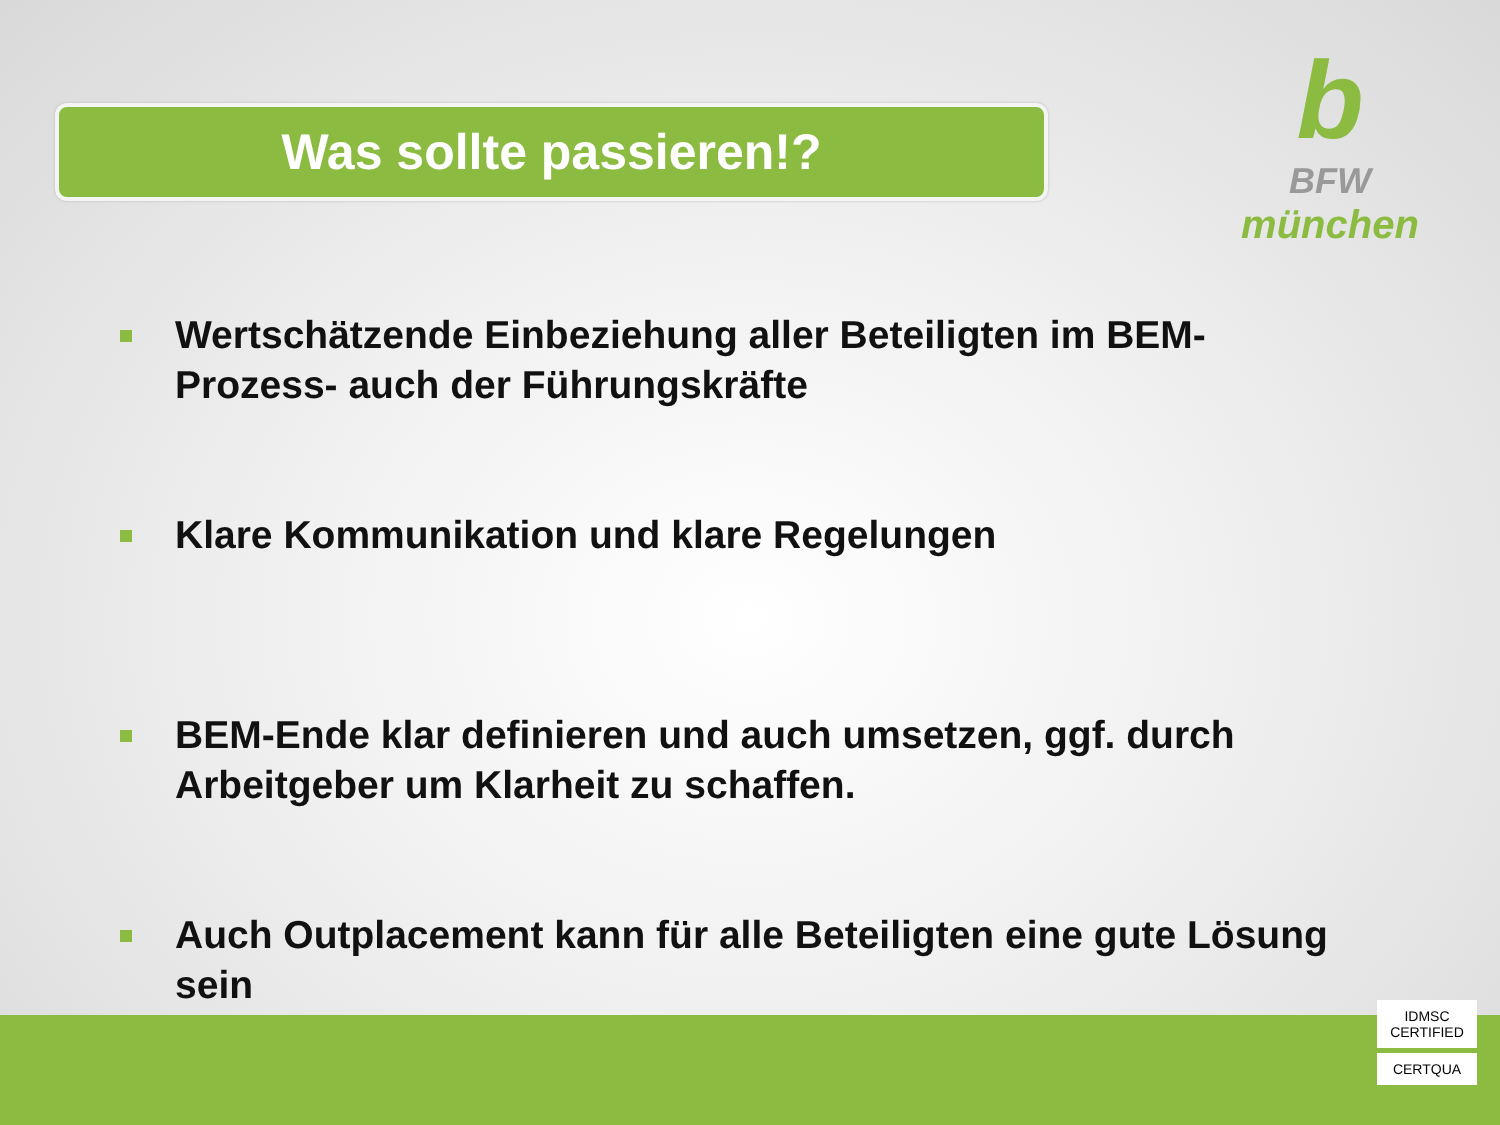Was sollte passieren!?
b
BFW
münchen
Wertschätzende Einbeziehung aller Beteiligten im BEM-Prozess- auch der Führungskräfte
Klare Kommunikation und klare Regelungen
BEM-Ende klar definieren und auch umsetzen, ggf. durch Arbeitgeber um Klarheit zu schaffen.
Auch Outplacement kann für alle Beteiligten eine gute Lösung sein
IDMSC CERTIFIED
CERTQUA